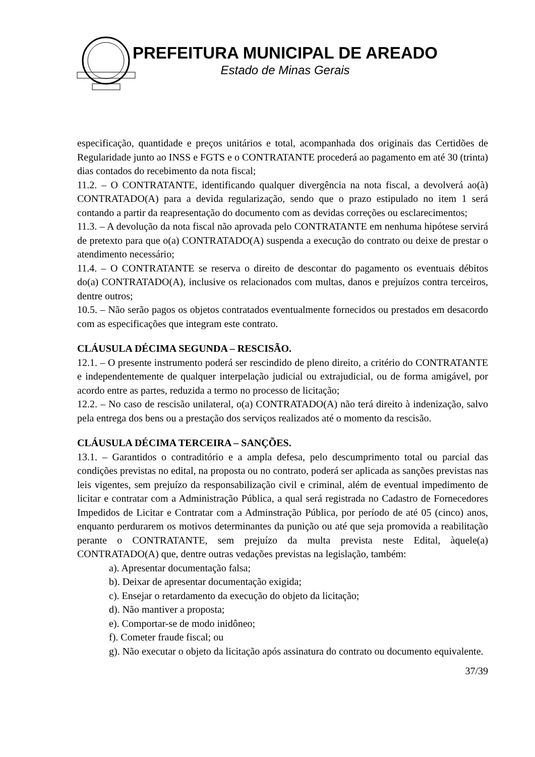PREFEITURA MUNICIPAL DE AREADO
Estado de Minas Gerais
especificação, quantidade e preços unitários e total, acompanhada dos originais das Certidões de Regularidade junto ao INSS e FGTS e o CONTRATANTE procederá ao pagamento em até 30 (trinta) dias contados do recebimento da nota fiscal;
11.2. – O CONTRATANTE, identificando qualquer divergência na nota fiscal, a devolverá ao(à) CONTRATADO(A) para a devida regularização, sendo que o prazo estipulado no item 1 será contando a partir da reapresentação do documento com as devidas correções ou esclarecimentos;
11.3. – A devolução da nota fiscal não aprovada pelo CONTRATANTE em nenhuma hipótese servirá de pretexto para que o(a) CONTRATADO(A) suspenda a execução do contrato ou deixe de prestar o atendimento necessário;
11.4. – O CONTRATANTE se reserva o direito de descontar do pagamento os eventuais débitos do(a) CONTRATADO(A), inclusive os relacionados com multas, danos e prejuízos contra terceiros, dentre outros;
10.5. – Não serão pagos os objetos contratados eventualmente fornecidos ou prestados em desacordo com as especificações que integram este contrato.
CLÁUSULA DÉCIMA SEGUNDA – RESCISÃO.
12.1. – O presente instrumento poderá ser rescindido de pleno direito, a critério do CONTRATANTE e independentemente de qualquer interpelação judicial ou extrajudicial, ou de forma amigável, por acordo entre as partes, reduzida a termo no processo de licitação;
12.2. – No caso de rescisão unilateral, o(a) CONTRATADO(A) não terá direito à indenização, salvo pela entrega dos bens ou a prestação dos serviços realizados até o momento da rescisão.
CLÁUSULA DÉCIMA TERCEIRA – SANÇÕES.
13.1. – Garantidos o contraditório e a ampla defesa, pelo descumprimento total ou parcial das condições previstas no edital, na proposta ou no contrato, poderá ser aplicada as sanções previstas nas leis vigentes, sem prejuízo da responsabilização civil e criminal, além de eventual impedimento de licitar e contratar com a Administração Pública, a qual será registrada no Cadastro de Fornecedores Impedidos de Licitar e Contratar com a Adminstração Pública, por período de até 05 (cinco) anos, enquanto perdurarem os motivos determinantes da punição ou até que seja promovida a reabilitação perante o CONTRATANTE, sem prejuízo da multa prevista neste Edital, àquele(a) CONTRATADO(A) que, dentre outras vedações previstas na legislação, também:
a). Apresentar documentação falsa;
b). Deixar de apresentar documentação exigida;
c). Ensejar o retardamento da execução do objeto da licitação;
d). Não mantiver a proposta;
e). Comportar-se de modo inidôneo;
f). Cometer fraude fiscal; ou
g). Não executar o objeto da licitação após assinatura do contrato ou documento equivalente.
37/39